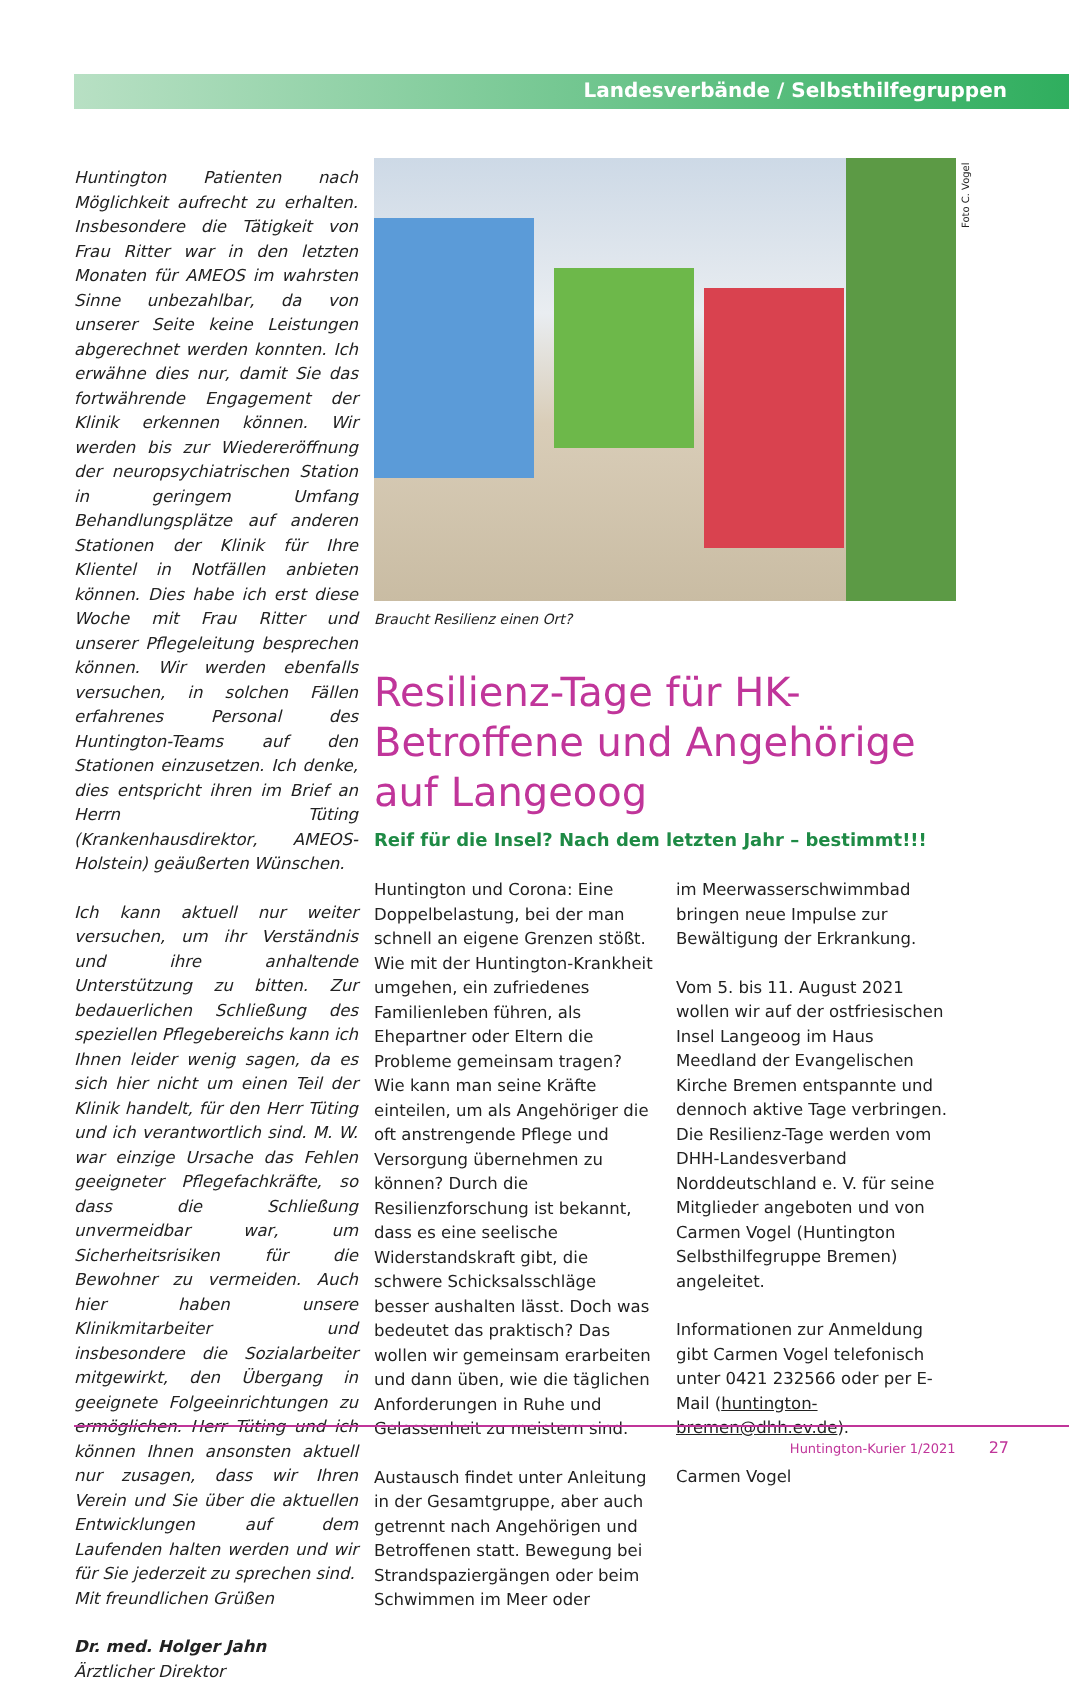Landesverbände / Selbsthilfegruppen
Huntington Patienten nach Möglichkeit aufrecht zu erhalten. Insbesondere die Tätigkeit von Frau Ritter war in den letzten Monaten für AMEOS im wahrsten Sinne unbezahlbar, da von unserer Seite keine Leistungen abgerechnet werden konnten. Ich erwähne dies nur, damit Sie das fortwährende Engagement der Klinik erkennen können. Wir werden bis zur Wiedereröffnung der neuropsychiatrischen Station in geringem Umfang Behandlungsplätze auf anderen Stationen der Klinik für Ihre Klientel in Notfällen anbieten können. Dies habe ich erst diese Woche mit Frau Ritter und unserer Pflegeleitung besprechen können. Wir werden ebenfalls versuchen, in solchen Fällen erfahrenes Personal des Huntington-Teams auf den Stationen einzusetzen. Ich denke, dies entspricht ihren im Brief an Herrn Tüting (Krankenhausdirektor, AMEOS-Holstein) geäußerten Wünschen.
Ich kann aktuell nur weiter versuchen, um ihr Verständnis und ihre anhaltende Unterstützung zu bitten. Zur bedauerlichen Schließung des speziellen Pflegebereichs kann ich Ihnen leider wenig sagen, da es sich hier nicht um einen Teil der Klinik handelt, für den Herr Tüting und ich verantwortlich sind. M. W. war einzige Ursache das Fehlen geeigneter Pflegefachkräfte, so dass die Schließung unvermeidbar war, um Sicherheitsrisiken für die Bewohner zu vermeiden. Auch hier haben unsere Klinikmitarbeiter und insbesondere die Sozialarbeiter mitgewirkt, den Übergang in geeignete Folgeeinrichtungen zu ermöglichen. Herr Tüting und ich können Ihnen ansonsten aktuell nur zusagen, dass wir Ihren Verein und Sie über die aktuellen Entwicklungen auf dem Laufenden halten werden und wir für Sie jederzeit zu sprechen sind.
Mit freundlichen Grüßen
Dr. med. Holger Jahn
Ärztlicher Direktor
Braucht Resilienz einen Ort?
Resilienz-Tage für HK-Betroffene und Angehörige auf Langeoog
Reif für die Insel? Nach dem letzten Jahr – bestimmt!!!
Huntington und Corona: Eine Doppelbelastung, bei der man schnell an eigene Grenzen stößt. Wie mit der Huntington-Krankheit umgehen, ein zufriedenes Familienleben führen, als Ehepartner oder Eltern die Probleme gemeinsam tragen? Wie kann man seine Kräfte einteilen, um als Angehöriger die oft anstrengende Pflege und Versorgung übernehmen zu können? Durch die Resilienzforschung ist bekannt, dass es eine seelische Widerstandskraft gibt, die schwere Schicksalsschläge besser aushalten lässt. Doch was bedeutet das praktisch? Das wollen wir gemeinsam erarbeiten und dann üben, wie die täglichen Anforderungen in Ruhe und Gelassenheit zu meistern sind.
Austausch findet unter Anleitung in der Gesamtgruppe, aber auch getrennt nach Angehörigen und Betroffenen statt. Bewegung bei Strandspaziergängen oder beim Schwimmen im Meer oder
im Meerwasserschwimmbad bringen neue Impulse zur Bewältigung der Erkrankung.
Vom 5. bis 11. August 2021 wollen wir auf der ostfriesischen Insel Langeoog im Haus Meedland der Evangelischen Kirche Bremen entspannte und dennoch aktive Tage verbringen. Die Resilienz-Tage werden vom DHH-Landesverband Norddeutschland e. V. für seine Mitglieder angeboten und von Carmen Vogel (Huntington Selbsthilfegruppe Bremen) angeleitet.
Informationen zur Anmeldung gibt Carmen Vogel telefonisch unter 0421 232566 oder per E-Mail (huntington-bremen@dhh.ev.de).
Carmen Vogel
Foto C. Vogel
Huntington-Kurier 1/2021 27